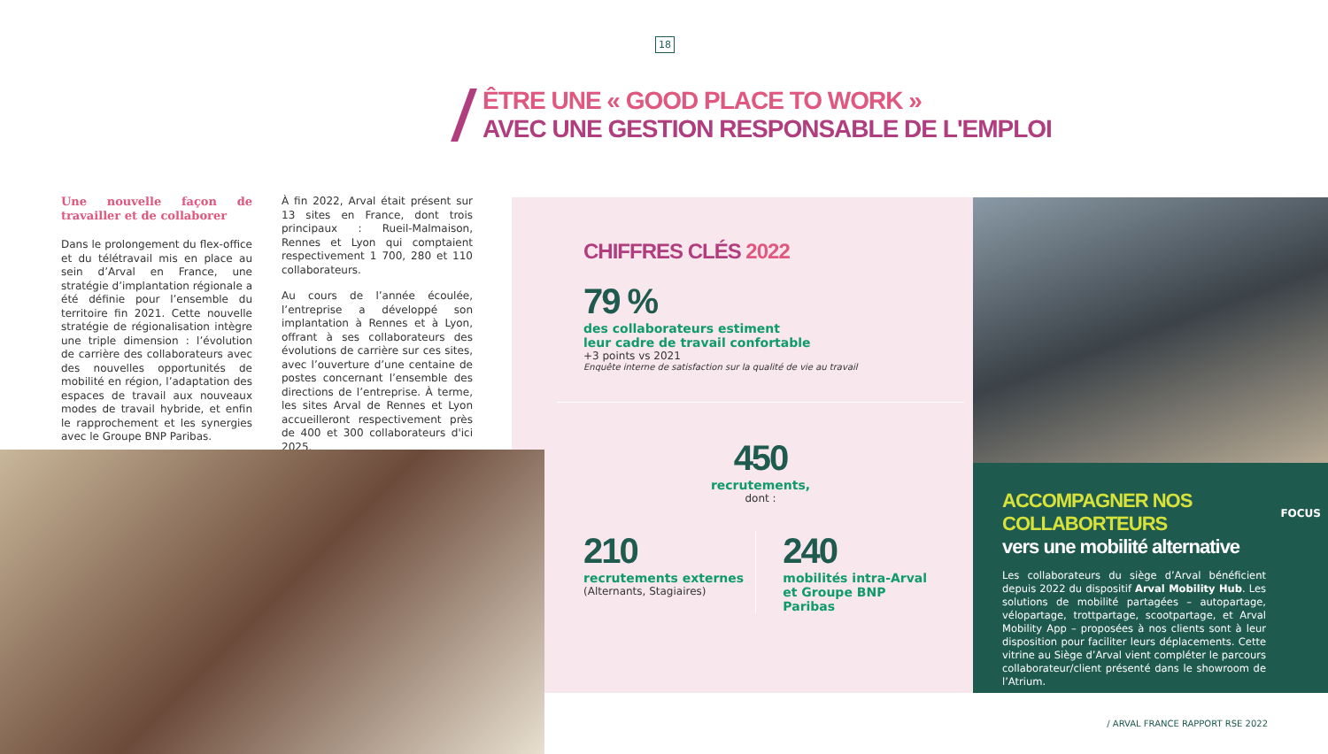18
ÊTRE UNE « GOOD PLACE TO WORK »
AVEC UNE GESTION RESPONSABLE DE L'EMPLOI
Une nouvelle façon de travailler et de collaborer
Dans le prolongement du flex-office et du télétravail mis en place au sein d’Arval en France, une stratégie d’implantation régionale a été définie pour l’ensemble du territoire fin 2021. Cette nouvelle stratégie de régionalisation intègre une triple dimension : l’évolution de carrière des collaborateurs avec des nouvelles opportunités de mobilité en région, l’adaptation des espaces de travail aux nouveaux modes de travail hybride, et enfin le rapprochement et les synergies avec le Groupe BNP Paribas.
À fin 2022, Arval était présent sur 13 sites en France, dont trois principaux : Rueil-Malmaison, Rennes et Lyon qui comptaient respectivement 1 700, 280 et 110 collaborateurs.
Au cours de l’année écoulée, l’entreprise a développé son implantation à Rennes et à Lyon, offrant à ses collaborateurs des évolutions de carrière sur ces sites, avec l’ouverture d’une centaine de postes concernant l’ensemble des directions de l’entreprise. À terme, les sites Arval de Rennes et Lyon accueilleront respectivement près de 400 et 300 collaborateurs d'ici 2025.
CHIFFRES CLÉS 2022
79 %
des collaborateurs estiment
leur cadre de travail confortable
+3 points vs 2021
Enquête interne de satisfaction sur la qualité de vie au travail
450
recrutements,
dont :
210
recrutements externes
(Alternants, Stagiaires)
240
mobilités intra-Arval
et Groupe BNP Paribas
ACCOMPAGNER NOS COLLABORTEURS
vers une mobilité alternative
Les collaborateurs du siège d’Arval bénéficient depuis 2022 du dispositif Arval Mobility Hub. Les solutions de mobilité partagées – autopartage, vélopartage, trottpartage, scootpartage, et Arval Mobility App – proposées à nos clients sont à leur disposition pour faciliter leurs déplacements. Cette vitrine au Siège d’Arval vient compléter le parcours collaborateur/client présenté dans le showroom de l’Atrium.
FOCUS
/ ARVAL FRANCE RAPPORT RSE 2022